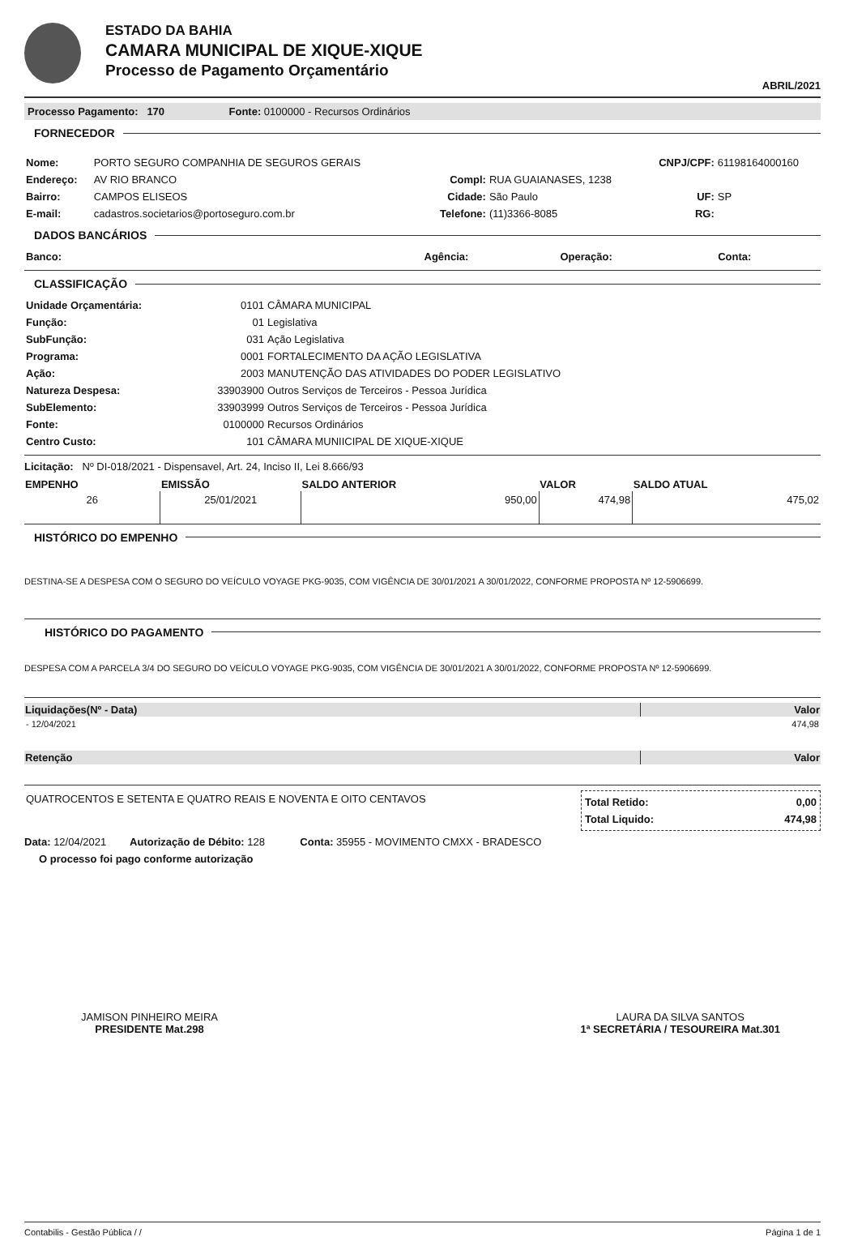ESTADO DA BAHIA
CAMARA MUNICIPAL DE XIQUE-XIQUE
Processo de Pagamento Orçamentário
ABRIL/2021
Processo Pagamento: 170 Fonte: 0100000 - Recursos Ordinários
FORNECEDOR
| Nome: | PORTO SEGURO COMPANHIA DE SEGUROS GERAIS | | | CNPJ/CPF: | 61198164000160 |
| Endereço: | AV RIO BRANCO | Compl: | RUA GUAIANASES, 1238 | | |
| Bairro: | CAMPOS ELISEOS | Cidade: | São Paulo | UF: | SP |
| E-mail: | cadastros.societarios@portoseguro.com.br | Telefone: | (11)3366-8085 | RG: | |
DADOS BANCÁRIOS
| Banco: | Agência: | Operação: | Conta: |
CLASSIFICAÇÃO
| Unidade Orçamentária: | 0101 | CÂMARA MUNICIPAL |
| Função: | 01 | Legislativa |
| SubFunção: | 031 | Ação Legislativa |
| Programa: | 0001 | FORTALECIMENTO DA AÇÃO LEGISLATIVA |
| Ação: | 2003 | MANUTENÇÃO DAS ATIVIDADES DO PODER LEGISLATIVO |
| Natureza Despesa: | 33903900 | Outros Serviços de Terceiros - Pessoa Jurídica |
| SubElemento: | 33903999 | Outros Serviços de Terceiros - Pessoa Jurídica |
| Fonte: | 0100000 | Recursos Ordinários |
| Centro Custo: | 101 | CÂMARA MUNIICIPAL DE XIQUE-XIQUE |
Licitação: Nº DI-018/2021 - Dispensavel, Art. 24, Inciso II, Lei 8.666/93
| EMPENHO | EMISSÃO | SALDO ANTERIOR | VALOR | SALDO ATUAL |
| --- | --- | --- | --- | --- |
| 26 | 25/01/2021 | 950,00 | 474,98 | 475,02 |
HISTÓRICO DO EMPENHO
DESTINA-SE A DESPESA COM O SEGURO DO VEÍCULO VOYAGE PKG-9035, COM VIGÊNCIA DE 30/01/2021 A 30/01/2022, CONFORME PROPOSTA Nº 12-5906699.
HISTÓRICO DO PAGAMENTO
DESPESA COM A PARCELA 3/4 DO SEGURO DO VEÍCULO VOYAGE PKG-9035, COM VIGÊNCIA DE 30/01/2021 A 30/01/2022, CONFORME PROPOSTA Nº 12-5906699.
| Liquidações(Nº - Data) | Valor |
| --- | --- |
| - 12/04/2021 | 474,98 |
| Retenção | Valor |
| QUATROCENTOS E SETENTA E QUATRO REAIS E NOVENTA E OITO CENTAVOS | / Total Retido: / 0,00 / / Total Liquido: / 474,98 / |
Data: 12/04/2021 Autorização de Débito: 128 Conta: 35955 - MOVIMENTO CMXX - BRADESCO
O processo foi pago conforme autorização
JAMISON PINHEIRO MEIRA
PRESIDENTE Mat.298
LAURA DA SILVA SANTOS
1ª SECRETÁRIA / TESOUREIRA Mat.301
Contabilis - Gestão Pública / / Página 1 de 1